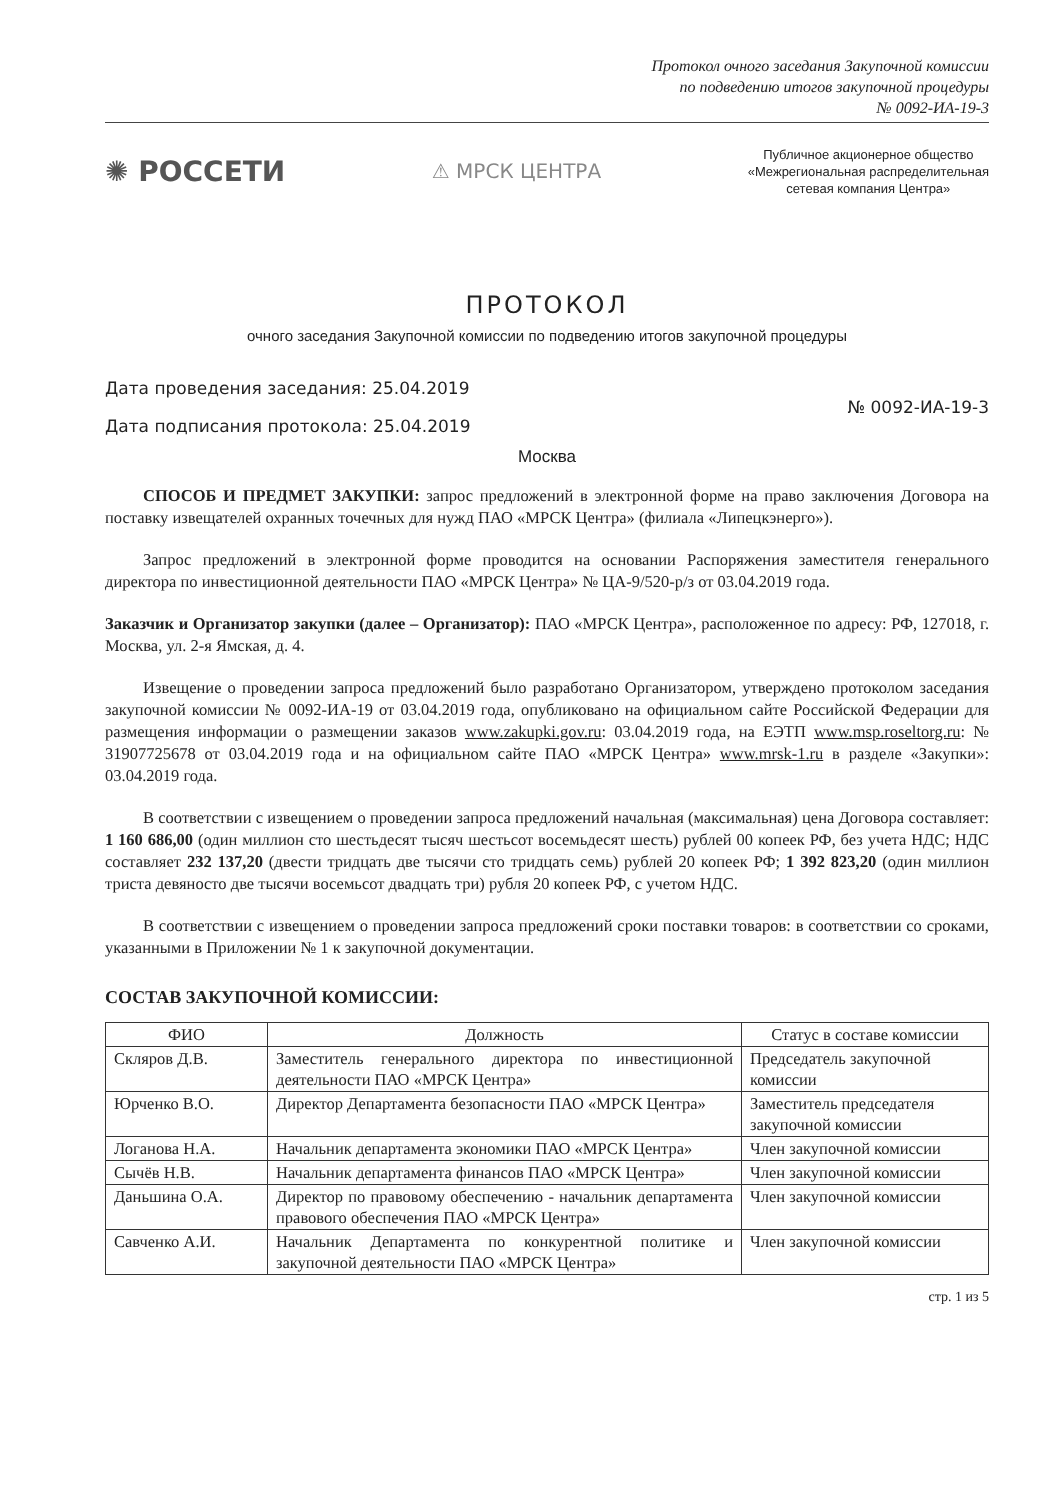Протокол очного заседания Закупочной комиссии
по подведению итогов закупочной процедуры
№ 0092-ИА-19-3
✺ РОССЕТИ ⚠ МРСК ЦЕНТРА
Публичное акционерное общество
«Межрегиональная распределительная
сетевая компания Центра»
ПРОТОКОЛ
очного заседания Закупочной комиссии по подведению итогов закупочной процедуры
Дата проведения заседания: 25.04.2019
Дата подписания протокола: 25.04.2019
№ 0092-ИА-19-3
Москва
СПОСОБ И ПРЕДМЕТ ЗАКУПКИ: запрос предложений в электронной форме на право заключения Договора на поставку извещателей охранных точечных для нужд ПАО «МРСК Центра» (филиала «Липецкэнерго»).
Запрос предложений в электронной форме проводится на основании Распоряжения заместителя генерального директора по инвестиционной деятельности ПАО «МРСК Центра» № ЦА-9/520-р/з от 03.04.2019 года.
Заказчик и Организатор закупки (далее – Организатор): ПАО «МРСК Центра», расположенное по адресу: РФ, 127018, г. Москва, ул. 2-я Ямская, д. 4.
Извещение о проведении запроса предложений было разработано Организатором, утверждено протоколом заседания закупочной комиссии № 0092-ИА-19 от 03.04.2019 года, опубликовано на официальном сайте Российской Федерации для размещения информации о размещении заказов www.zakupki.gov.ru: 03.04.2019 года, на ЕЭТП www.msp.roseltorg.ru: № 31907725678 от 03.04.2019 года и на официальном сайте ПАО «МРСК Центра» www.mrsk-1.ru в разделе «Закупки»: 03.04.2019 года.
В соответствии с извещением о проведении запроса предложений начальная (максимальная) цена Договора составляет: 1 160 686,00 (один миллион сто шестьдесят тысяч шестьсот восемьдесят шесть) рублей 00 копеек РФ, без учета НДС; НДС составляет 232 137,20 (двести тридцать две тысячи сто тридцать семь) рублей 20 копеек РФ; 1 392 823,20 (один миллион триста девяносто две тысячи восемьсот двадцать три) рубля 20 копеек РФ, с учетом НДС.
В соответствии с извещением о проведении запроса предложений сроки поставки товаров: в соответствии со сроками, указанными в Приложении № 1 к закупочной документации.
СОСТАВ ЗАКУПОЧНОЙ КОМИССИИ:
| ФИО | Должность | Статус в составе комиссии |
| --- | --- | --- |
| Скляров Д.В. | Заместитель генерального директора по инвестиционной деятельности ПАО «МРСК Центра» | Председатель закупочной комиссии |
| Юрченко В.О. | Директор Департамента безопасности ПАО «МРСК Центра» | Заместитель председателя закупочной комиссии |
| Логанова Н.А. | Начальник департамента экономики ПАО «МРСК Центра» | Член закупочной комиссии |
| Сычёв Н.В. | Начальник департамента финансов ПАО «МРСК Центра» | Член закупочной комиссии |
| Даньшина О.А. | Директор по правовому обеспечению - начальник департамента правового обеспечения ПАО «МРСК Центра» | Член закупочной комиссии |
| Савченко А.И. | Начальник Департамента по конкурентной политике и закупочной деятельности ПАО «МРСК Центра» | Член закупочной комиссии |
стр. 1 из 5